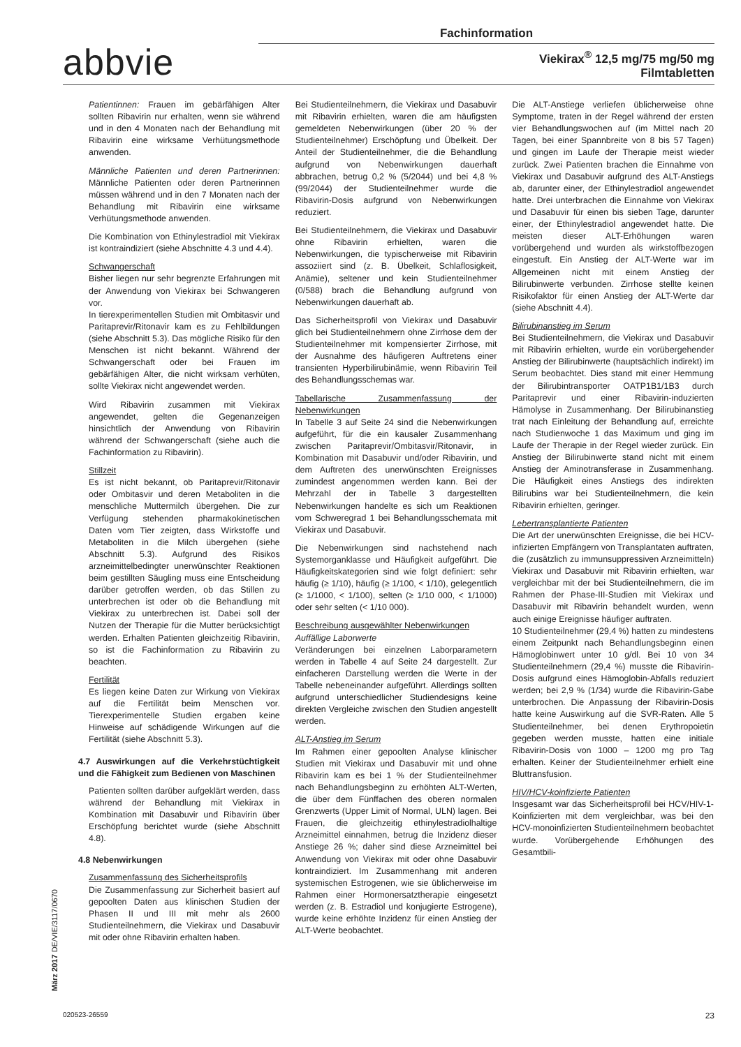Fachinformation
abbvie
Viekirax<sup>®</sup> 12,5 mg/75 mg/50 mg
Filmtabletten
Patientinnen: Frauen im gebärfähigen Alter sollten Ribavirin nur erhalten, wenn sie während und in den 4 Monaten nach der Behandlung mit Ribavirin eine wirksame Verhütungsmethode anwenden.
Männliche Patienten und deren Partnerinnen: Männliche Patienten oder deren Partnerinnen müssen während und in den 7 Monaten nach der Behandlung mit Ribavirin eine wirksame Verhütungsmethode anwenden.
Die Kombination von Ethinylestradiol mit Viekirax ist kontraindiziert (siehe Abschnitte 4.3 und 4.4).
Schwangerschaft
Bisher liegen nur sehr begrenzte Erfahrungen mit der Anwendung von Viekirax bei Schwangeren vor.
In tierexperimentellen Studien mit Ombitasvir und Paritaprevir/Ritonavir kam es zu Fehlbildungen (siehe Abschnitt 5.3). Das mögliche Risiko für den Menschen ist nicht bekannt. Während der Schwangerschaft oder bei Frauen im gebärfähigen Alter, die nicht wirksam verhüten, sollte Viekirax nicht angewendet werden.
Wird Ribavirin zusammen mit Viekirax angewendet, gelten die Gegenanzeigen hinsichtlich der Anwendung von Ribavirin während der Schwangerschaft (siehe auch die Fachinformation zu Ribavirin).
Stillzeit
Es ist nicht bekannt, ob Paritaprevir/Ritonavir oder Ombitasvir und deren Metaboliten in die menschliche Muttermilch übergehen. Die zur Verfügung stehenden pharmakokinetischen Daten vom Tier zeigten, dass Wirkstoffe und Metaboliten in die Milch übergehen (siehe Abschnitt 5.3). Aufgrund des Risikos arzneimittelbedingter unerwünschter Reaktionen beim gestillten Säugling muss eine Entscheidung darüber getroffen werden, ob das Stillen zu unterbrechen ist oder ob die Behandlung mit Viekirax zu unterbrechen ist. Dabei soll der Nutzen der Therapie für die Mutter berücksichtigt werden. Erhalten Patienten gleichzeitig Ribavirin, so ist die Fachinformation zu Ribavirin zu beachten.
Fertilität
Es liegen keine Daten zur Wirkung von Viekirax auf die Fertilität beim Menschen vor. Tierexperimentelle Studien ergaben keine Hinweise auf schädigende Wirkungen auf die Fertilität (siehe Abschnitt 5.3).
4.7 Auswirkungen auf die Verkehrstüchtigkeit und die Fähigkeit zum Bedienen von Maschinen
Patienten sollten darüber aufgeklärt werden, dass während der Behandlung mit Viekirax in Kombination mit Dasabuvir und Ribavirin über Erschöpfung berichtet wurde (siehe Abschnitt 4.8).
4.8 Nebenwirkungen
Zusammenfassung des Sicherheitsprofils
Die Zusammenfassung zur Sicherheit basiert auf gepoolten Daten aus klinischen Studien der Phasen II und III mit mehr als 2600 Studienteilnehmern, die Viekirax und Dasabuvir mit oder ohne Ribavirin erhalten haben.
Bei Studienteilnehmern, die Viekirax und Dasabuvir mit Ribavirin erhielten, waren die am häufigsten gemeldeten Nebenwirkungen (über 20 % der Studienteilnehmer) Erschöpfung und Übelkeit. Der Anteil der Studienteilnehmer, die die Behandlung aufgrund von Nebenwirkungen dauerhaft abbrachen, betrug 0,2 % (5/2044) und bei 4,8 % (99/2044) der Studienteilnehmer wurde die Ribavirin-Dosis aufgrund von Nebenwirkungen reduziert.
Bei Studienteilnehmern, die Viekirax und Dasabuvir ohne Ribavirin erhielten, waren die Nebenwirkungen, die typischerweise mit Ribavirin assoziiert sind (z. B. Übelkeit, Schlaflosigkeit, Anämie), seltener und kein Studienteilnehmer (0/588) brach die Behandlung aufgrund von Nebenwirkungen dauerhaft ab.
Das Sicherheitsprofil von Viekirax und Dasabuvir glich bei Studienteilnehmern ohne Zirrhose dem der Studienteilnehmer mit kompensierter Zirrhose, mit der Ausnahme des häufigeren Auftretens einer transienten Hyperbilirubinämie, wenn Ribavirin Teil des Behandlungsschemas war.
Tabellarische Zusammenfassung der Nebenwirkungen
In Tabelle 3 auf Seite 24 sind die Nebenwirkungen aufgeführt, für die ein kausaler Zusammenhang zwischen Paritaprevir/Ombitasvir/Ritonavir, in Kombination mit Dasabuvir und/oder Ribavirin, und dem Auftreten des unerwünschten Ereignisses zumindest angenommen werden kann. Bei der Mehrzahl der in Tabelle 3 dargestellten Nebenwirkungen handelte es sich um Reaktionen vom Schweregrad 1 bei Behandlungsschemata mit Viekirax und Dasabuvir.
Die Nebenwirkungen sind nachstehend nach Systemorganklasse und Häufigkeit aufgeführt. Die Häufigkeitskategorien sind wie folgt definiert: sehr häufig (≥ 1/10), häufig (≥ 1/100, < 1/10), gelegentlich (≥ 1/1000, < 1/100), selten (≥ 1/10 000, < 1/1000) oder sehr selten (< 1/10 000).
Beschreibung ausgewählter Nebenwirkungen
Auffällige Laborwerte
Veränderungen bei einzelnen Laborparametern werden in Tabelle 4 auf Seite 24 dargestellt. Zur einfacheren Darstellung werden die Werte in der Tabelle nebeneinander aufgeführt. Allerdings sollten aufgrund unterschiedlicher Studiendesigns keine direkten Vergleiche zwischen den Studien angestellt werden.
ALT-Anstieg im Serum
Im Rahmen einer gepoolten Analyse klinischer Studien mit Viekirax und Dasabuvir mit und ohne Ribavirin kam es bei 1 % der Studienteilnehmer nach Behandlungsbeginn zu erhöhten ALT-Werten, die über dem Fünffachen des oberen normalen Grenzwerts (Upper Limit of Normal, ULN) lagen. Bei Frauen, die gleichzeitig ethinylestradiolhaltige Arzneimittel einnahmen, betrug die Inzidenz dieser Anstiege 26 %; daher sind diese Arzneimittel bei Anwendung von Viekirax mit oder ohne Dasabuvir kontraindiziert. Im Zusammenhang mit anderen systemischen Estrogenen, wie sie üblicherweise im Rahmen einer Hormonersatztherapie eingesetzt werden (z. B. Estradiol und konjugierte Estrogene), wurde keine erhöhte Inzidenz für einen Anstieg der ALT-Werte beobachtet.
Die ALT-Anstiege verliefen üblicherweise ohne Symptome, traten in der Regel während der ersten vier Behandlungswochen auf (im Mittel nach 20 Tagen, bei einer Spannbreite von 8 bis 57 Tagen) und gingen im Laufe der Therapie meist wieder zurück. Zwei Patienten brachen die Einnahme von Viekirax und Dasabuvir aufgrund des ALT-Anstiegs ab, darunter einer, der Ethinylestradiol angewendet hatte. Drei unterbrachen die Einnahme von Viekirax und Dasabuvir für einen bis sieben Tage, darunter einer, der Ethinylestradiol angewendet hatte. Die meisten dieser ALT-Erhöhungen waren vorübergehend und wurden als wirkstoffbezogen eingestuft. Ein Anstieg der ALT-Werte war im Allgemeinen nicht mit einem Anstieg der Bilirubinwerte verbunden. Zirrhose stellte keinen Risikofaktor für einen Anstieg der ALT-Werte dar (siehe Abschnitt 4.4).
Bilirubinanstieg im Serum
Bei Studienteilnehmern, die Viekirax und Dasabuvir mit Ribavirin erhielten, wurde ein vorübergehender Anstieg der Bilirubinwerte (hauptsächlich indirekt) im Serum beobachtet. Dies stand mit einer Hemmung der Bilirubintransporter OATP1B1/1B3 durch Paritaprevir und einer Ribavirin-induzierten Hämolyse in Zusammenhang. Der Bilirubinanstieg trat nach Einleitung der Behandlung auf, erreichte nach Studienwoche 1 das Maximum und ging im Laufe der Therapie in der Regel wieder zurück. Ein Anstieg der Bilirubinwerte stand nicht mit einem Anstieg der Aminotransferase in Zusammenhang. Die Häufigkeit eines Anstiegs des indirekten Bilirubins war bei Studienteilnehmern, die kein Ribavirin erhielten, geringer.
Lebertransplantierte Patienten
Die Art der unerwünschten Ereignisse, die bei HCV-infizierten Empfängern von Transplantaten auftraten, die (zusätzlich zu immunsuppressiven Arzneimitteln) Viekirax und Dasabuvir mit Ribavirin erhielten, war vergleichbar mit der bei Studienteilnehmern, die im Rahmen der Phase-III-Studien mit Viekirax und Dasabuvir mit Ribavirin behandelt wurden, wenn auch einige Ereignisse häufiger auftraten.
10 Studienteilnehmer (29,4 %) hatten zu mindestens einem Zeitpunkt nach Behandlungsbeginn einen Hämoglobinwert unter 10 g/dl. Bei 10 von 34 Studienteilnehmern (29,4 %) musste die Ribavirin-Dosis aufgrund eines Hämoglobin-Abfalls reduziert werden; bei 2,9 % (1/34) wurde die Ribavirin-Gabe unterbrochen. Die Anpassung der Ribavirin-Dosis hatte keine Auswirkung auf die SVR-Raten. Alle 5 Studienteilnehmer, bei denen Erythropoietin gegeben werden musste, hatten eine initiale Ribavirin-Dosis von 1000 – 1200 mg pro Tag erhalten. Keiner der Studienteilnehmer erhielt eine Bluttransfusion.
HIV/HCV-koinfizierte Patienten
Insgesamt war das Sicherheitsprofil bei HCV/HIV-1-Koinfizierten mit dem vergleichbar, was bei den HCV-monoinfizierten Studienteilnehmern beobachtet wurde. Vorübergehende Erhöhungen des Gesamtbili-
März 2017 DE/VIE/3117/0670
020523-26559 23